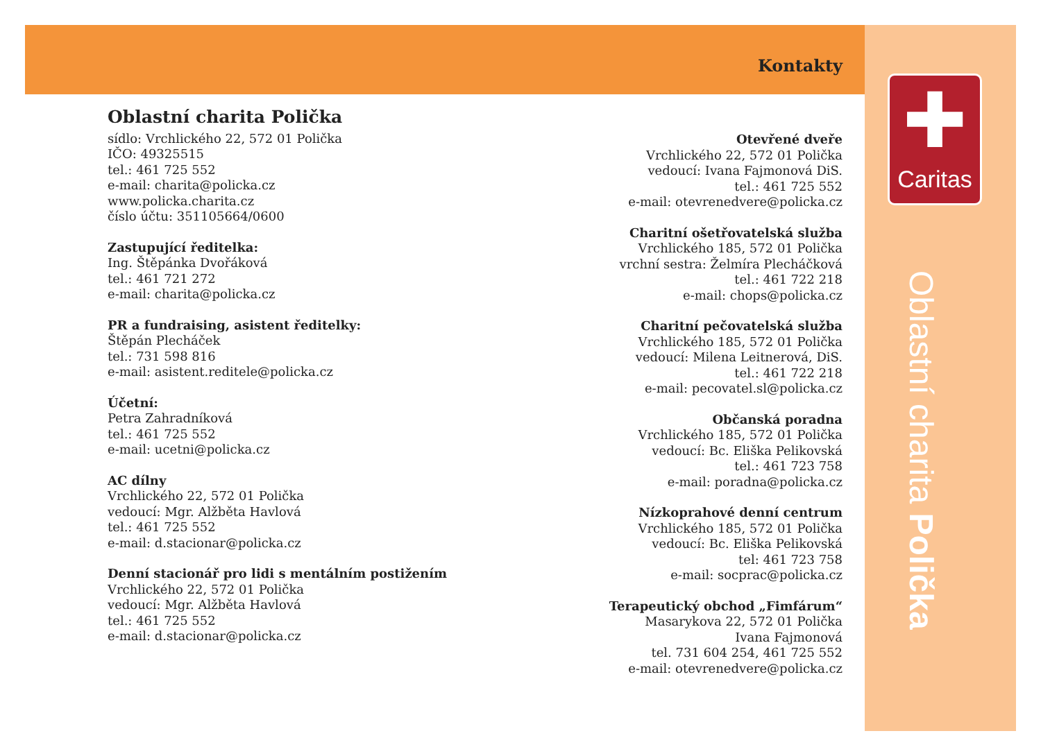Kontakty
✚
Caritas
Oblastní charita Polička
Oblastní charita Polička
sídlo: Vrchlického 22, 572 01 Polička
IČO: 49325515
tel.: 461 725 552
e-mail: charita@policka.cz
www.policka.charita.cz
číslo účtu: 351105664/0600
Zastupující ředitelka:
Ing. Štěpánka Dvořáková
tel.: 461 721 272
e-mail: charita@policka.cz
PR a fundraising, asistent ředitelky:
Štěpán Plecháček
tel.: 731 598 816
e-mail: asistent.reditele@policka.cz
Účetní:
Petra Zahradníková
tel.: 461 725 552
e-mail: ucetni@policka.cz
AC dílny
Vrchlického 22, 572 01 Polička
vedoucí: Mgr. Alžběta Havlová
tel.: 461 725 552
e-mail: d.stacionar@policka.cz
Denní stacionář pro lidi s mentálním postižením
Vrchlického 22, 572 01 Polička
vedoucí: Mgr. Alžběta Havlová
tel.: 461 725 552
e-mail: d.stacionar@policka.cz
Otevřené dveře
Vrchlického 22, 572 01 Polička
vedoucí: Ivana Fajmonová DiS.
tel.: 461 725 552
e-mail: otevrenedvere@policka.cz
Charitní ošetřovatelská služba
Vrchlického 185, 572 01 Polička
vrchní sestra: Želmíra Plecháčková
tel.: 461 722 218
e-mail: chops@policka.cz
Charitní pečovatelská služba
Vrchlického 185, 572 01 Polička
vedoucí: Milena Leitnerová, DiS.
tel.: 461 722 218
e-mail: pecovatel.sl@policka.cz
Občanská poradna
Vrchlického 185, 572 01 Polička
vedoucí: Bc. Eliška Pelikovská
tel.: 461 723 758
e-mail: poradna@policka.cz
Nízkoprahové denní centrum
Vrchlického 185, 572 01 Polička
vedoucí: Bc. Eliška Pelikovská
tel: 461 723 758
e-mail: socprac@policka.cz
Terapeutický obchod „Fimfárum“
Masarykova 22, 572 01 Polička
Ivana Fajmonová
tel. 731 604 254, 461 725 552
e-mail: otevrenedvere@policka.cz